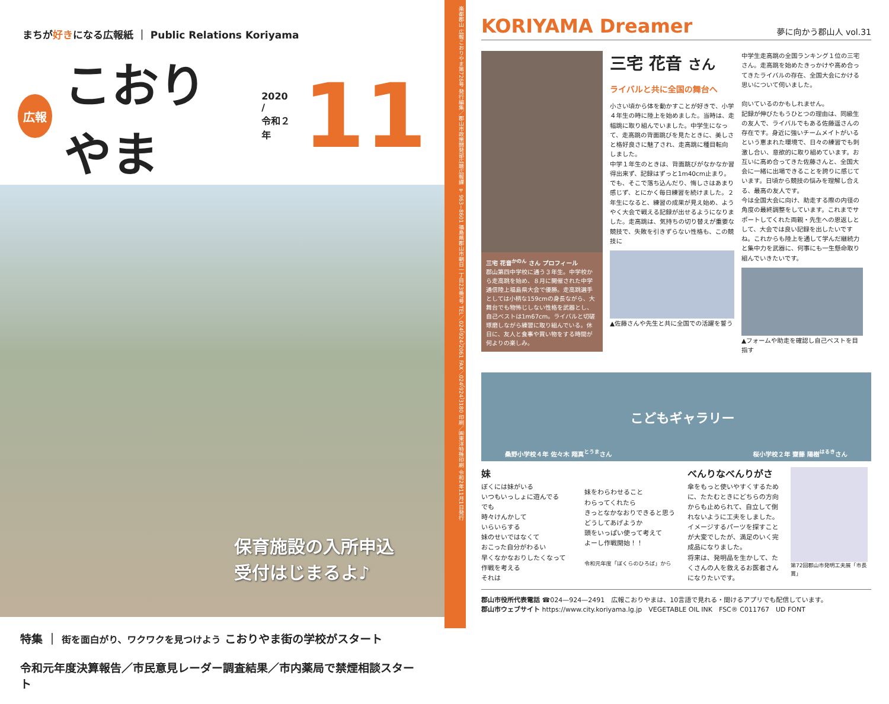まちが好きになる広報紙 ｜ Public Relations Koriyama
広報
こおりやま
2020 /
令和２年
11
保育施設の入所申込
受付はじまるよ♪
特集 ｜ 街を面白がり、ワクワクを見つけよう こおりやま街の学校がスタート
令和元年度決算報告／市民意見レーダー調査結果／市内薬局で禁煙相談スタート
楽都郡山 広報こおりやま第726号 発行編集／郡山市政策開発部広聴広報課 〒963−8601 福島県郡山市朝日一丁目23番7号 TEL／024（924）2061 FAX／024（924）3180 印刷／㈱東洋特殊印刷 令和2年11月1日発行
KORIYAMA Dreamer 夢に向かう郡山人 vol.31
三宅 花音<sup>かのん</sup> さん プロフィール
郡山第四中学校に通う３年生。中学校から走高跳を始め、８月に開催された中学通信陸上福島県大会で優勝。走高跳選手としては小柄な159cmの身長ながら、大舞台でも物怖じしない性格を武器とし、自己ベストは1m67cm。ライバルと切磋琢磨しながら練習に取り組んでいる。休日に、友人と食事や買い物をする時間が何よりの楽しみ。
三宅 花音 さん
ライバルと共に全国の舞台へ
小さい頃から体を動かすことが好きで、小学４年生の時に陸上を始めました。当時は、走幅跳に取り組んでいました。中学生になって、走高跳の背面跳びを見たときに、美しさと格好良さに魅了され、走高跳に種目転向しました。
中学１年生のときは、背面跳びがなかなか習得出来ず、記録はずっと1m40cm止まり。でも、そこで落ち込んだり、悔しさはあまり感じず、とにかく毎日練習を続けました。２年生になると、練習の成果が見え始め、ようやく大会で戦える記録が出せるようになりました。走高跳は、気持ちの切り替えが重要な競技で、失敗を引きずらない性格も、この競技に
▲佐藤さんや先生と共に全国での活躍を誓う
中学生走高跳の全国ランキング１位の三宅さん。走高跳を始めたきっかけや高め合ってきたライバルの存在、全国大会にかける思いについて伺いました。
向いているのかもしれません。
記録が伸びたもうひとつの理由は、同級生の友人で、ライバルでもある佐藤遥さんの存在です。身近に強いチームメイトがいるという恵まれた環境で、日々の練習でも刺激し合い、意欲的に取り組めています。お互いに高め合ってきた佐藤さんと、全国大会に一緒に出場できることを誇りに感じています。日頃から競技の悩みを理解し合える、最高の友人です。
今は全国大会に向け、助走する際の内径の角度の最終調整をしています。これまでサポートしてくれた両親・先生への恩返しとして、大会では良い記録を出したいですね。これからも陸上を通して学んだ継続力と集中力を武器に、何事にも一生懸命取り組んでいきたいです。
▲フォームや助走を確認し自己ベストを目指す
桑野小学校４年 佐々木 翔真<sup>とうま</sup>さん こどもギャラリー 桜小学校２年 齋藤 陽樹<sup>はるき</sup>さん
妹
ぼくには妹がいる
いつもいっしょに遊んでる
でも
時々けんかして
いらいらする
妹のせいではなくて
おこった自分がわるい
早くなかなおりしたくなって
作戦を考える
それは
妹をわらわせること
わらってくれたら
きっとなかなおりできると思う
どうしてあげようか
頭をいっぱい使って考えて
よーし作戦開始！！
令和元年度「ぼくらのひろば」から
べんりなべんりがさ
傘をもっと使いやすくするために、たたむときにどちらの方向からも止められて、自立して倒れないように工夫をしました。イメージするパーツを探すことが大変でしたが、満足のいく完成品になりました。
将来は、発明品を生かして、たくさんの人を救えるお医者さんになりたいです。
第72回郡山市発明工夫展「市長賞」
郡山市役所代表電話 ☎024—924—2491　広報こおりやまは、10言語で見れる・聞けるアプリでも配信しています。
郡山市ウェブサイト https://www.city.koriyama.lg.jp　VEGETABLE OIL INK　FSC® C011767　UD FONT